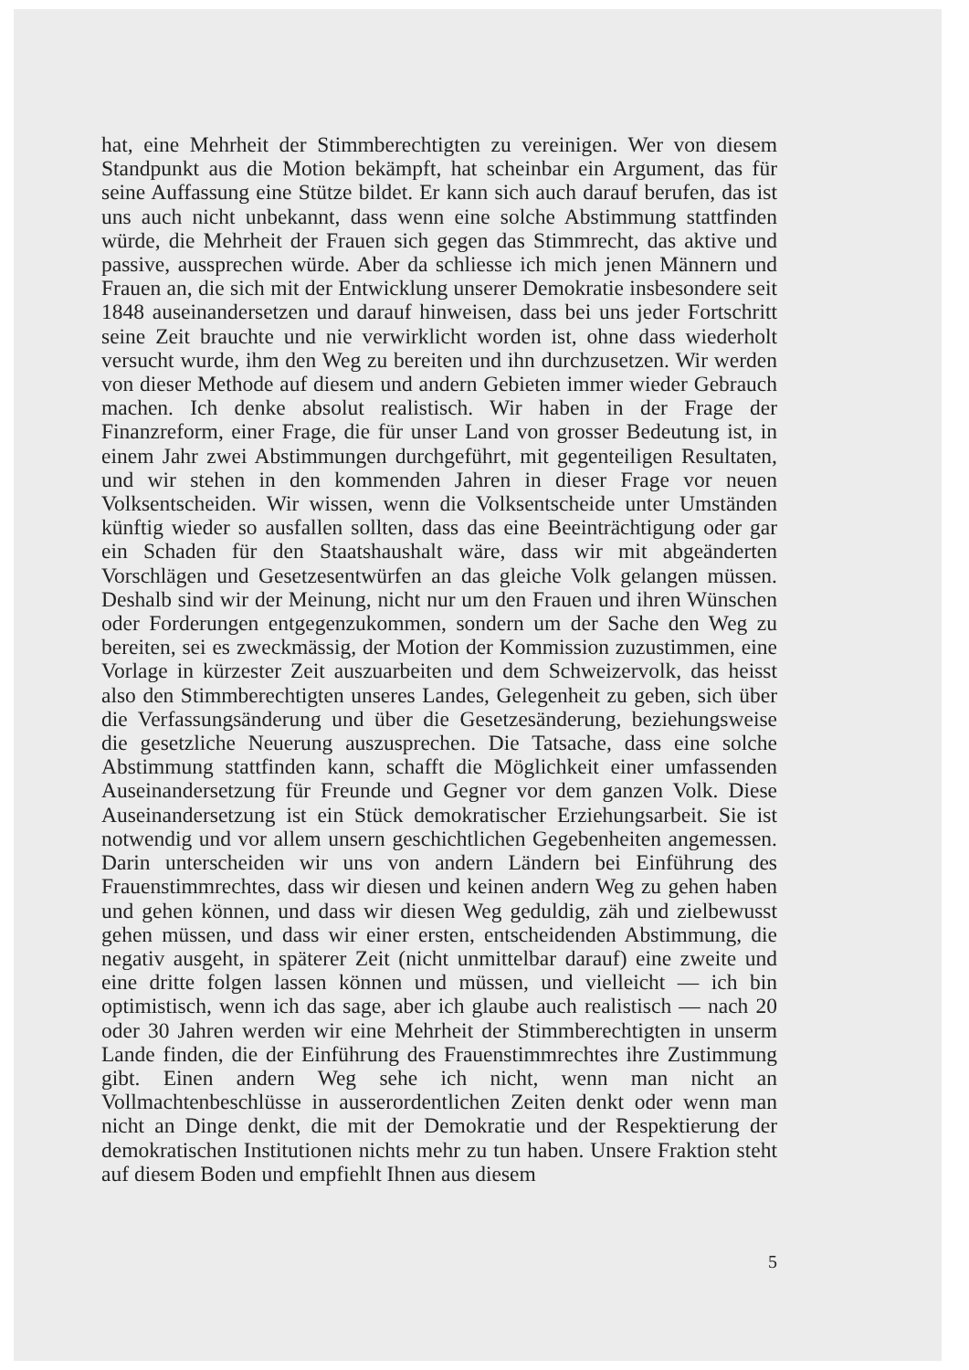hat, eine Mehrheit der Stimmberechtigten zu vereinigen. Wer von diesem Standpunkt aus die Motion bekämpft, hat scheinbar ein Argument, das für seine Auffassung eine Stütze bildet. Er kann sich auch darauf berufen, das ist uns auch nicht unbekannt, dass wenn eine solche Abstimmung stattfinden würde, die Mehrheit der Frauen sich gegen das Stimmrecht, das aktive und passive, aussprechen würde. Aber da schliesse ich mich jenen Männern und Frauen an, die sich mit der Entwicklung unserer Demokratie insbesondere seit 1848 auseinandersetzen und darauf hinweisen, dass bei uns jeder Fortschritt seine Zeit brauchte und nie verwirklicht worden ist, ohne dass wiederholt versucht wurde, ihm den Weg zu bereiten und ihn durchzusetzen. Wir werden von dieser Methode auf diesem und andern Gebieten immer wieder Gebrauch machen. Ich denke absolut realistisch. Wir haben in der Frage der Finanzreform, einer Frage, die für unser Land von grosser Bedeutung ist, in einem Jahr zwei Abstimmungen durchgeführt, mit gegenteiligen Resultaten, und wir stehen in den kommenden Jahren in dieser Frage vor neuen Volksentscheiden. Wir wissen, wenn die Volksentscheide unter Umständen künftig wieder so ausfallen sollten, dass das eine Beeinträchtigung oder gar ein Schaden für den Staatshaushalt wäre, dass wir mit abgeänderten Vorschlägen und Gesetzesentwürfen an das gleiche Volk gelangen müssen. Deshalb sind wir der Meinung, nicht nur um den Frauen und ihren Wünschen oder Forderungen entgegenzukommen, sondern um der Sache den Weg zu bereiten, sei es zweckmässig, der Motion der Kommission zuzustimmen, eine Vorlage in kürzester Zeit auszuarbeiten und dem Schweizervolk, das heisst also den Stimmberechtigten unseres Landes, Gelegenheit zu geben, sich über die Verfassungsänderung und über die Gesetzesänderung, beziehungsweise die gesetzliche Neuerung auszusprechen. Die Tatsache, dass eine solche Abstimmung stattfinden kann, schafft die Möglichkeit einer umfassenden Auseinandersetzung für Freunde und Gegner vor dem ganzen Volk. Diese Auseinandersetzung ist ein Stück demokratischer Erziehungsarbeit. Sie ist notwendig und vor allem unsern geschichtlichen Gegebenheiten angemessen. Darin unterscheiden wir uns von andern Ländern bei Einführung des Frauenstimmrechtes, dass wir diesen und keinen andern Weg zu gehen haben und gehen können, und dass wir diesen Weg geduldig, zäh und zielbewusst gehen müssen, und dass wir einer ersten, entscheidenden Abstimmung, die negativ ausgeht, in späterer Zeit (nicht unmittelbar darauf) eine zweite und eine dritte folgen lassen können und müssen, und vielleicht — ich bin optimistisch, wenn ich das sage, aber ich glaube auch realistisch — nach 20 oder 30 Jahren werden wir eine Mehrheit der Stimmberechtigten in unserm Lande finden, die der Einführung des Frauenstimmrechtes ihre Zustimmung gibt. Einen andern Weg sehe ich nicht, wenn man nicht an Vollmachtenbeschlüsse in ausserordentlichen Zeiten denkt oder wenn man nicht an Dinge denkt, die mit der Demokratie und der Respektierung der demokratischen Institutionen nichts mehr zu tun haben. Unsere Fraktion steht auf diesem Boden und empfiehlt Ihnen aus diesem
5